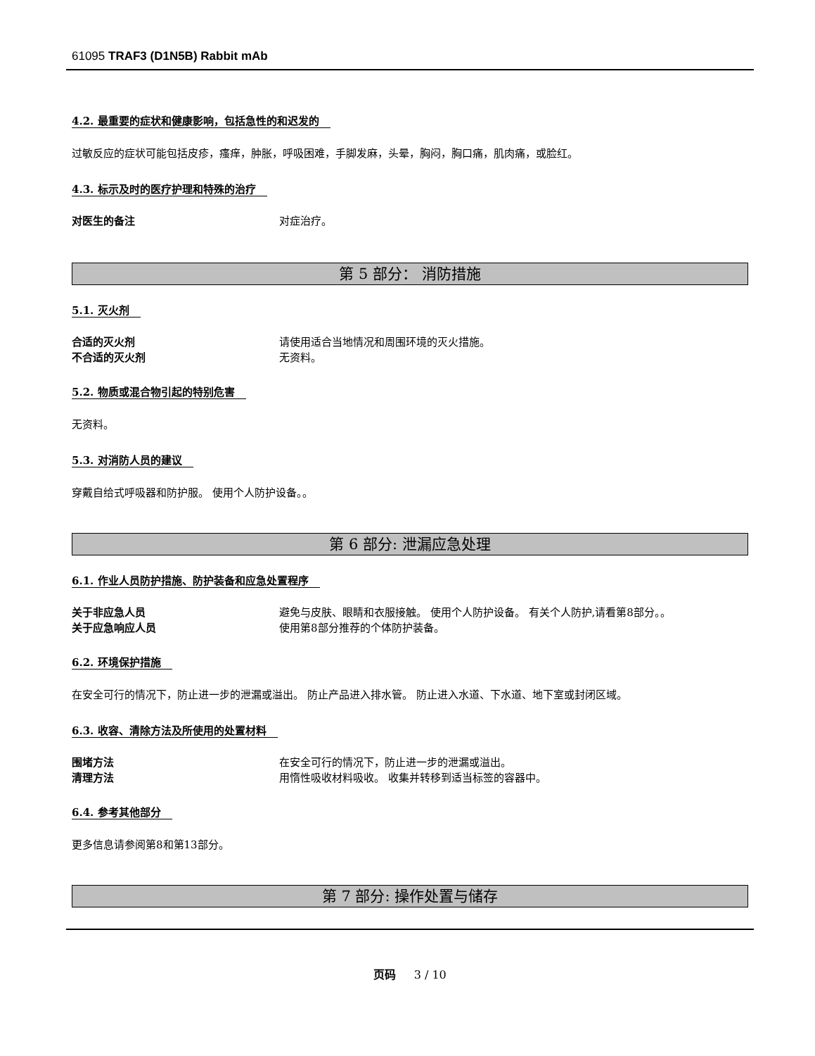61095 TRAF3 (D1N5B) Rabbit mAb
4.2. 最重要的症状和健康影响，包括急性的和迟发的
过敏反应的症状可能包括皮疹，瘙痒，肿胀，呼吸困难，手脚发麻，头晕，胸闷，胸口痛，肌肉痛，或脸红。
4.3. 标示及时的医疗护理和特殊的治疗
对医生的备注 对症治疗。
第 5 部分： 消防措施
5.1. 灭火剂
合适的灭火剂 请使用适合当地情况和周围环境的灭火措施。
不合适的灭火剂 无资料。
5.2. 物质或混合物引起的特别危害
无资料。
5.3. 对消防人员的建议
穿戴自给式呼吸器和防护服。 使用个人防护设备。。
第 6 部分: 泄漏应急处理
6.1. 作业人员防护措施、防护装备和应急处置程序
关于非应急人员 避免与皮肤、眼睛和衣服接触。 使用个人防护设备。 有关个人防护,请看第8部分。。
关于应急响应人员 使用第8部分推荐的个体防护装备。
6.2. 环境保护措施
在安全可行的情况下，防止进一步的泄漏或溢出。 防止产品进入排水管。 防止进入水道、下水道、地下室或封闭区域。
6.3. 收容、清除方法及所使用的处置材料
围堵方法 在安全可行的情况下，防止进一步的泄漏或溢出。
清理方法 用惰性吸收材料吸收。 收集并转移到适当标签的容器中。
6.4. 参考其他部分
更多信息请参阅第8和第13部分。
第 7 部分: 操作处置与储存
页码 3 / 10